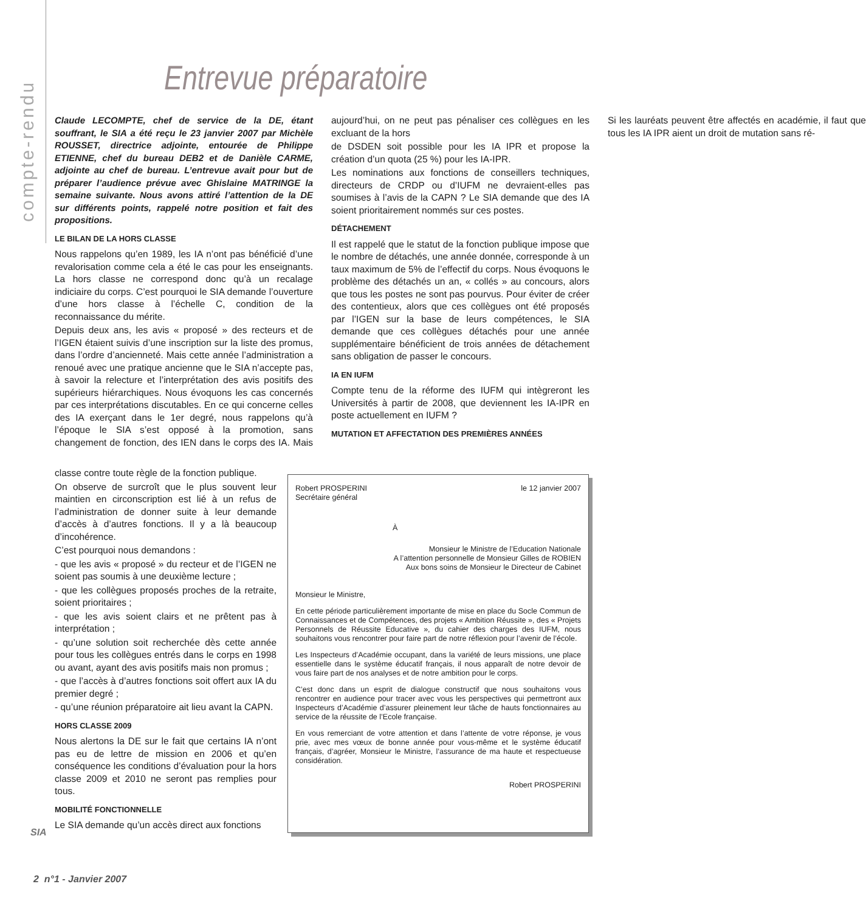compte-rendu
Entrevue préparatoire
Claude LECOMPTE, chef de service de la DE, étant souffrant, le SIA a été reçu le 23 janvier 2007 par Michèle ROUSSET, directrice adjointe, entourée de Philippe ETIENNE, chef du bureau DEB2 et de Danièle CARME, adjointe au chef de bureau. L’entrevue avait pour but de préparer l’audience prévue avec Ghislaine MATRINGE la semaine suivante. Nous avons attiré l’attention de la DE sur différents points, rappelé notre position et fait des propositions.
LE BILAN DE LA HORS CLASSE
Nous rappelons qu’en 1989, les IA n’ont pas bénéficié d’une revalorisation comme cela a été le cas pour les enseignants. La hors classe ne correspond donc qu’à un recalage indiciaire du corps. C’est pourquoi le SIA demande l’ouverture d’une hors classe à l’échelle C, condition de la reconnaissance du mérite.
Depuis deux ans, les avis « proposé » des recteurs et de l’IGEN étaient suivis d’une inscription sur la liste des promus, dans l’ordre d’ancienneté. Mais cette année l’administration a renoué avec une pratique ancienne que le SIA n’accepte pas, à savoir la relecture et l’interprétation des avis positifs des supérieurs hiérarchiques. Nous évoquons les cas concernés par ces interprétations discutables. En ce qui concerne celles des IA exerçant dans le 1er degré, nous rappelons qu’à l’époque le SIA s’est opposé à la promotion, sans changement de fonction, des IEN dans le corps des IA. Mais aujourd’hui, on ne peut pas pénaliser ces collègues en les excluant de la hors
de DSDEN soit possible pour les IA IPR et propose la création d’un quota (25 %) pour les IA-IPR.
Les nominations aux fonctions de conseillers techniques, directeurs de CRDP ou d’IUFM ne devraient-elles pas soumises à l’avis de la CAPN ? Le SIA demande que des IA soient prioritairement nommés sur ces postes.
DÉTACHEMENT
Il est rappelé que le statut de la fonction publique impose que le nombre de détachés, une année donnée, corresponde à un taux maximum de 5% de l’effectif du corps. Nous évoquons le problème des détachés un an, « collés » au concours, alors que tous les postes ne sont pas pourvus. Pour éviter de créer des contentieux, alors que ces collègues ont été proposés par l’IGEN sur la base de leurs compétences, le SIA demande que ces collègues détachés pour une année supplémentaire bénéficient de trois années de détachement sans obligation de passer le concours.
IA EN IUFM
Compte tenu de la réforme des IUFM qui intègreront les Universités à partir de 2008, que deviennent les IA-IPR en poste actuellement en IUFM ?
MUTATION ET AFFECTATION DES PREMIÈRES ANNÉES
Si les lauréats peuvent être affectés en académie, il faut que tous les IA IPR aient un droit de mutation sans ré-
classe contre toute règle de la fonction publique.
On observe de surcroît que le plus souvent leur maintien en circonscription est lié à un refus de l’administration de donner suite à leur demande d’accès à d’autres fonctions. Il y a là beaucoup d’incohérence.
C’est pourquoi nous demandons :
- que les avis « proposé » du recteur et de l’IGEN ne soient pas soumis à une deuxième lecture ;
- que les collègues proposés proches de la retraite, soient prioritaires ;
- que les avis soient clairs et ne prêtent pas à interprétation ;
- qu’une solution soit recherchée dès cette année pour tous les collègues entrés dans le corps en 1998 ou avant, ayant des avis positifs mais non promus ;
- que l’accès à d’autres fonctions soit offert aux IA du premier degré ;
- qu’une réunion préparatoire ait lieu avant la CAPN.
HORS CLASSE 2009
Nous alertons la DE sur le fait que certains IA n’ont pas eu de lettre de mission en 2006 et qu’en conséquence les conditions d’évaluation pour la hors classe 2009 et 2010 ne seront pas remplies pour tous.
MOBILITÉ FONCTIONNELLE
Le SIA demande qu’un accès direct aux fonctions
Robert PROSPERINI
Secrétaire général
le 12 janvier 2007
À
Monsieur le Ministre de l’Education Nationale
A l’attention personnelle de Monsieur Gilles de ROBIEN
Aux bons soins de Monsieur le Directeur de Cabinet
Monsieur le Ministre,
En cette période particulièrement importante de mise en place du Socle Commun de Connaissances et de Compétences, des projets « Ambition Réussite », des « Projets Personnels de Réussite Educative », du cahier des charges des IUFM, nous souhaitons vous rencontrer pour faire part de notre réflexion pour l’avenir de l’école.
Les Inspecteurs d’Académie occupant, dans la variété de leurs missions, une place essentielle dans le système éducatif français, il nous apparaît de notre devoir de vous faire part de nos analyses et de notre ambition pour le corps.
C’est donc dans un esprit de dialogue constructif que nous souhaitons vous rencontrer en audience pour tracer avec vous les perspectives qui permettront aux Inspecteurs d’Académie d’assurer pleinement leur tâche de hauts fonctionnaires au service de la réussite de l’Ecole française.
En vous remerciant de votre attention et dans l’attente de votre réponse, je vous prie, avec mes vœux de bonne année pour vous-même et le système éducatif français, d’agréer, Monsieur le Ministre, l’assurance de ma haute et respectueuse considération.
Robert PROSPERINI
SIA
2 n°1 - Janvier 2007